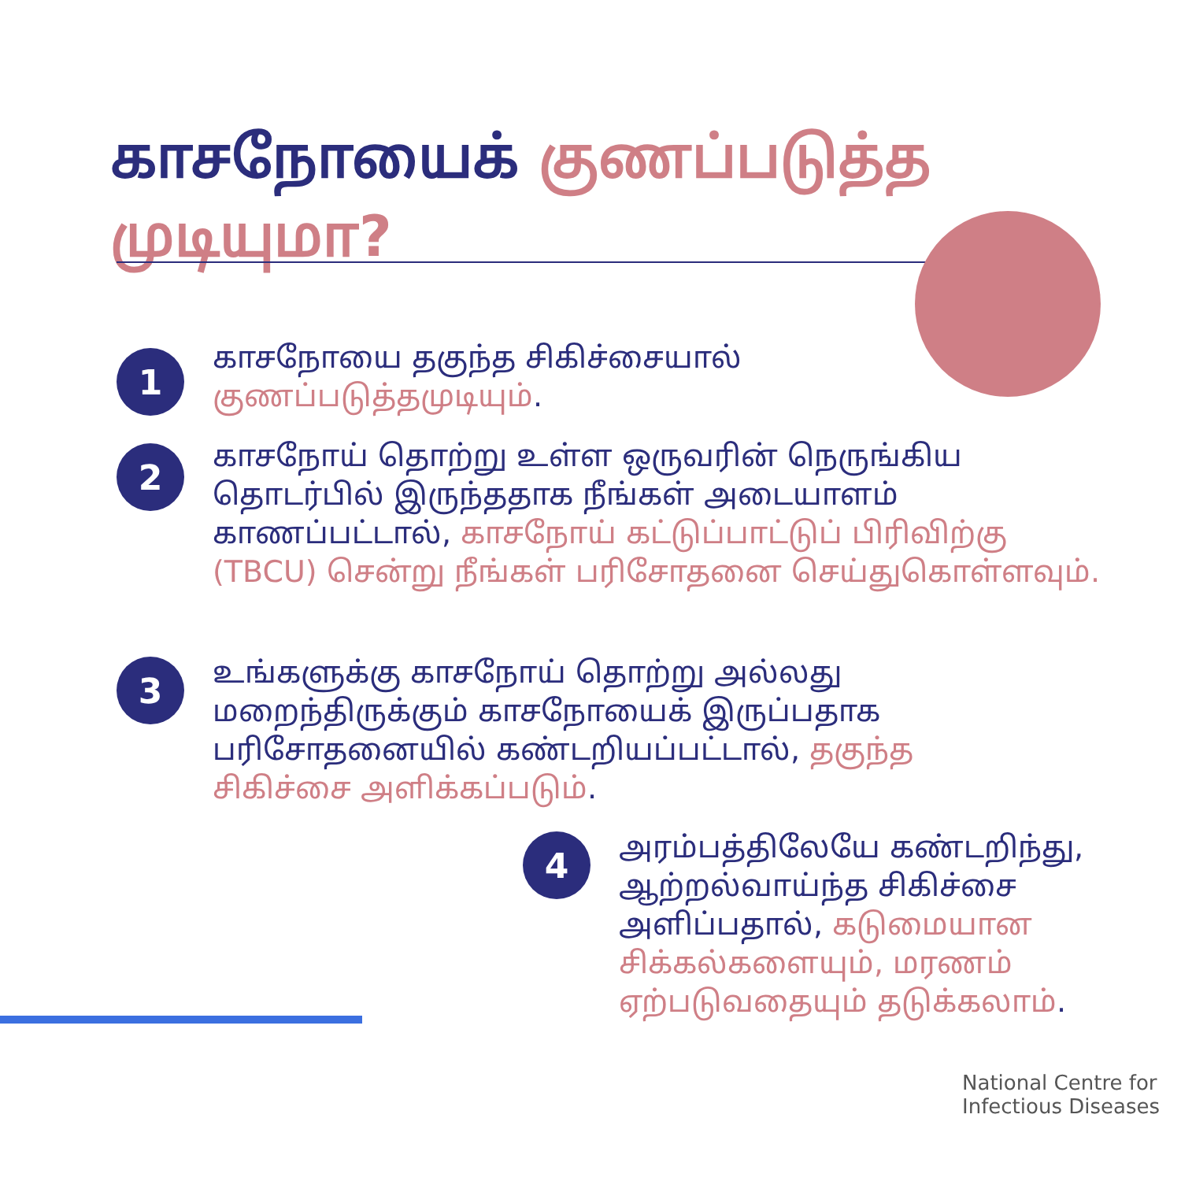காசநோயைக் குணப்படுத்த முடியுமா?
1
காசநோயை தகுந்த சிகிச்சையால் குணப்படுத்தமுடியும்.
2
காசநோய் தொற்று உள்ள ஒருவரின் நெருங்கிய தொடர்பில் இருந்ததாக நீங்கள் அடையாளம் காணப்பட்டால், காசநோய் கட்டுப்பாட்டுப் பிரிவிற்கு (TBCU) சென்று நீங்கள் பரிசோதனை செய்துகொள்ளவும்.
3
உங்களுக்கு காசநோய் தொற்று அல்லது மறைந்திருக்கும் காசநோயைக் இருப்பதாக பரிசோதனையில் கண்டறியப்பட்டால், தகுந்த சிகிச்சை அளிக்கப்படும்.
4
அரம்பத்திலேயே கண்டறிந்து, ஆற்றல்வாய்ந்த சிகிச்சை அளிப்பதால், கடுமையான சிக்கல்களையும், மரணம் ஏற்படுவதையும் தடுக்கலாம்.
National Centre for
Infectious Diseases